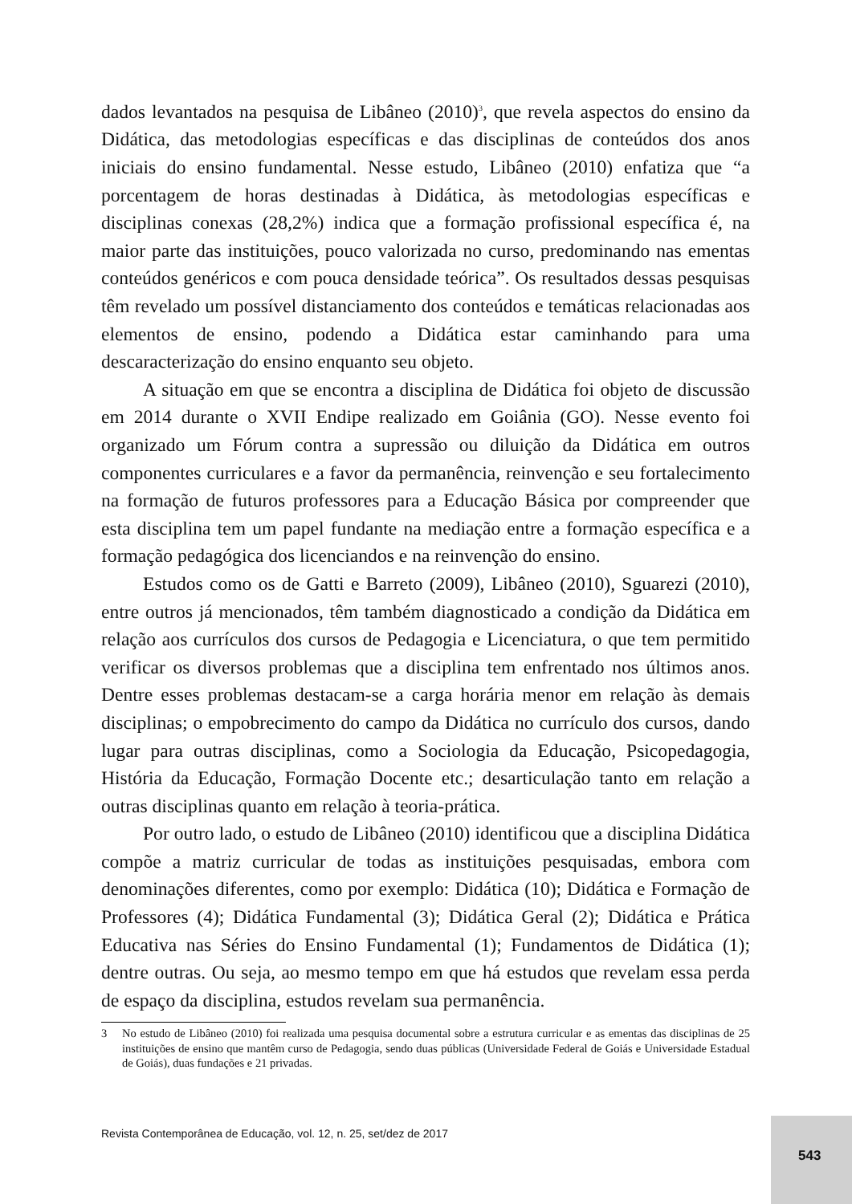dados levantados na pesquisa de Libâneo (2010)<sup>3</sup>, que revela aspectos do ensino da Didática, das metodologias específicas e das disciplinas de conteúdos dos anos iniciais do ensino fundamental. Nesse estudo, Libâneo (2010) enfatiza que “a porcentagem de horas destinadas à Didática, às metodologias específicas e disciplinas conexas (28,2%) indica que a formação profissional específica é, na maior parte das instituições, pouco valorizada no curso, predominando nas ementas conteúdos genéricos e com pouca densidade teórica”. Os resultados dessas pesquisas têm revelado um possível distanciamento dos conteúdos e temáticas relacionadas aos elementos de ensino, podendo a Didática estar caminhando para uma descaracterização do ensino enquanto seu objeto.
A situação em que se encontra a disciplina de Didática foi objeto de discussão em 2014 durante o XVII Endipe realizado em Goiânia (GO). Nesse evento foi organizado um Fórum contra a supressão ou diluição da Didática em outros componentes curriculares e a favor da permanência, reinvenção e seu fortalecimento na formação de futuros professores para a Educação Básica por compreender que esta disciplina tem um papel fundante na mediação entre a formação específica e a formação pedagógica dos licenciandos e na reinvenção do ensino.
Estudos como os de Gatti e Barreto (2009), Libâneo (2010), Sguarezi (2010), entre outros já mencionados, têm também diagnosticado a condição da Didática em relação aos currículos dos cursos de Pedagogia e Licenciatura, o que tem permitido verificar os diversos problemas que a disciplina tem enfrentado nos últimos anos. Dentre esses problemas destacam-se a carga horária menor em relação às demais disciplinas; o empobrecimento do campo da Didática no currículo dos cursos, dando lugar para outras disciplinas, como a Sociologia da Educação, Psicopedagogia, História da Educação, Formação Docente etc.; desarticulação tanto em relação a outras disciplinas quanto em relação à teoria-prática.
Por outro lado, o estudo de Libâneo (2010) identificou que a disciplina Didática compõe a matriz curricular de todas as instituições pesquisadas, embora com denominações diferentes, como por exemplo: Didática (10); Didática e Formação de Professores (4); Didática Fundamental (3); Didática Geral (2); Didática e Prática Educativa nas Séries do Ensino Fundamental (1); Fundamentos de Didática (1); dentre outras. Ou seja, ao mesmo tempo em que há estudos que revelam essa perda de espaço da disciplina, estudos revelam sua permanência.
3 No estudo de Libâneo (2010) foi realizada uma pesquisa documental sobre a estrutura curricular e as ementas das disciplinas de 25 instituições de ensino que mantêm curso de Pedagogia, sendo duas públicas (Universidade Federal de Goiás e Universidade Estadual de Goiás), duas fundações e 21 privadas.
Revista Contemporânea de Educação, vol. 12, n. 25, set/dez de 2017
543